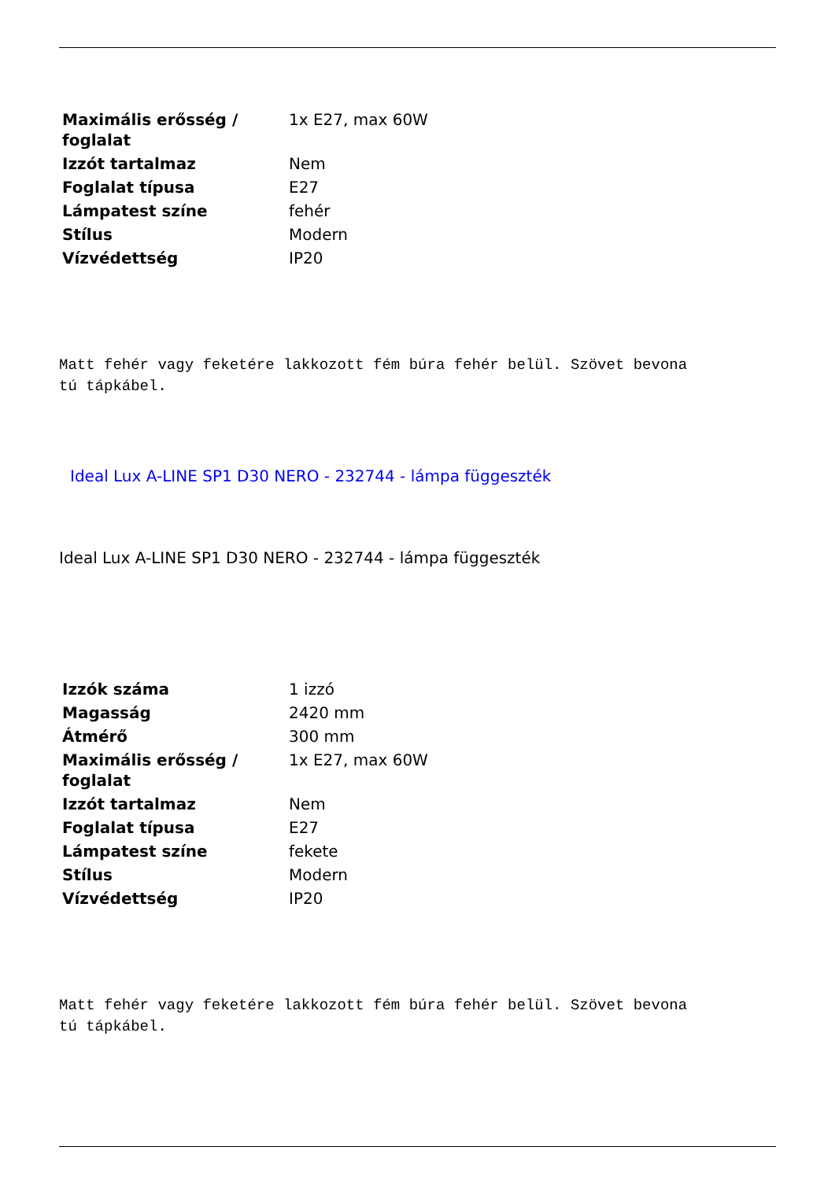| Maximális erősség / foglalat | 1x E27, max 60W |
| Izzót tartalmaz | Nem |
| Foglalat típusa | E27 |
| Lámpatest színe | fehér |
| Stílus | Modern |
| Vízvédettség | IP20 |
Matt fehér vagy feketére lakkozott fém búra fehér belül. Szövet bevona
tú tápkábel.
Ideal Lux A-LINE SP1 D30 NERO - 232744 - lámpa függeszték
Ideal Lux A-LINE SP1 D30 NERO - 232744 - lámpa függeszték
| Izzók száma | 1 izzó |
| Magasság | 2420 mm |
| Átmérő | 300 mm |
| Maximális erősség / foglalat | 1x E27, max 60W |
| Izzót tartalmaz | Nem |
| Foglalat típusa | E27 |
| Lámpatest színe | fekete |
| Stílus | Modern |
| Vízvédettség | IP20 |
Matt fehér vagy feketére lakkozott fém búra fehér belül. Szövet bevona
tú tápkábel.